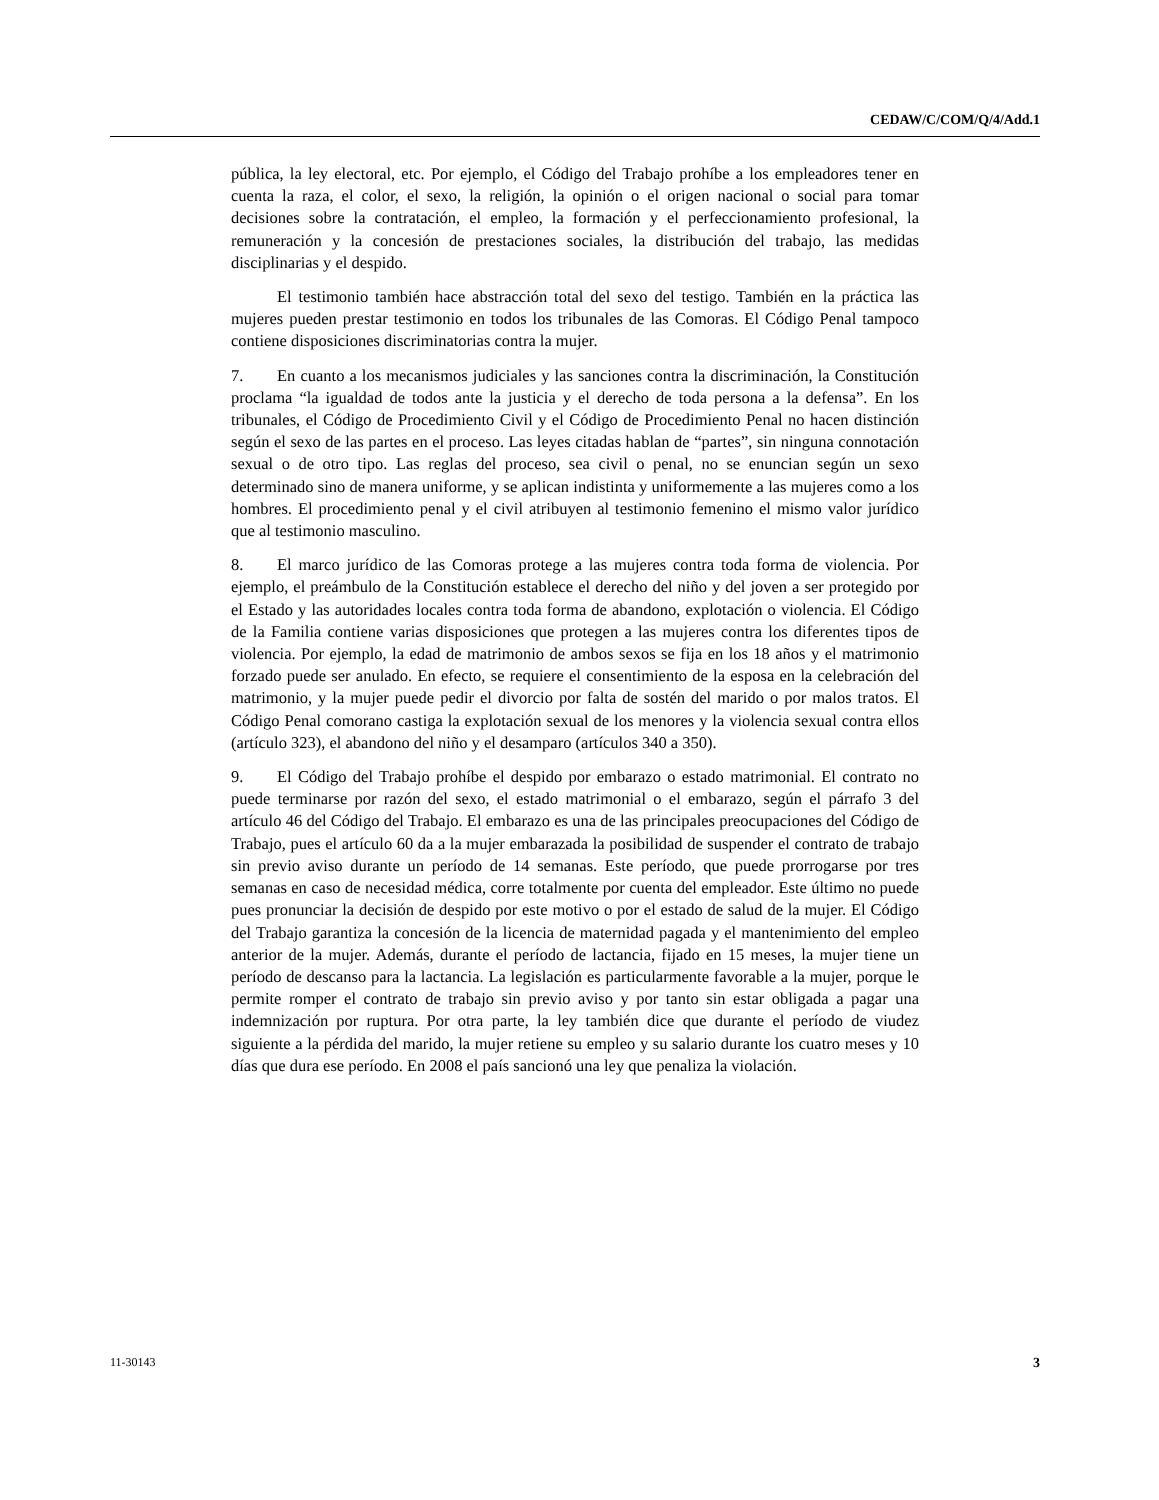CEDAW/C/COM/Q/4/Add.1
pública, la ley electoral, etc. Por ejemplo, el Código del Trabajo prohíbe a los empleadores tener en cuenta la raza, el color, el sexo, la religión, la opinión o el origen nacional o social para tomar decisiones sobre la contratación, el empleo, la formación y el perfeccionamiento profesional, la remuneración y la concesión de prestaciones sociales, la distribución del trabajo, las medidas disciplinarias y el despido.
El testimonio también hace abstracción total del sexo del testigo. También en la práctica las mujeres pueden prestar testimonio en todos los tribunales de las Comoras. El Código Penal tampoco contiene disposiciones discriminatorias contra la mujer.
7. En cuanto a los mecanismos judiciales y las sanciones contra la discriminación, la Constitución proclama “la igualdad de todos ante la justicia y el derecho de toda persona a la defensa”. En los tribunales, el Código de Procedimiento Civil y el Código de Procedimiento Penal no hacen distinción según el sexo de las partes en el proceso. Las leyes citadas hablan de “partes”, sin ninguna connotación sexual o de otro tipo. Las reglas del proceso, sea civil o penal, no se enuncian según un sexo determinado sino de manera uniforme, y se aplican indistinta y uniformemente a las mujeres como a los hombres. El procedimiento penal y el civil atribuyen al testimonio femenino el mismo valor jurídico que al testimonio masculino.
8. El marco jurídico de las Comoras protege a las mujeres contra toda forma de violencia. Por ejemplo, el preámbulo de la Constitución establece el derecho del niño y del joven a ser protegido por el Estado y las autoridades locales contra toda forma de abandono, explotación o violencia. El Código de la Familia contiene varias disposiciones que protegen a las mujeres contra los diferentes tipos de violencia. Por ejemplo, la edad de matrimonio de ambos sexos se fija en los 18 años y el matrimonio forzado puede ser anulado. En efecto, se requiere el consentimiento de la esposa en la celebración del matrimonio, y la mujer puede pedir el divorcio por falta de sostén del marido o por malos tratos. El Código Penal comorano castiga la explotación sexual de los menores y la violencia sexual contra ellos (artículo 323), el abandono del niño y el desamparo (artículos 340 a 350).
9. El Código del Trabajo prohíbe el despido por embarazo o estado matrimonial. El contrato no puede terminarse por razón del sexo, el estado matrimonial o el embarazo, según el párrafo 3 del artículo 46 del Código del Trabajo. El embarazo es una de las principales preocupaciones del Código de Trabajo, pues el artículo 60 da a la mujer embarazada la posibilidad de suspender el contrato de trabajo sin previo aviso durante un período de 14 semanas. Este período, que puede prorrogarse por tres semanas en caso de necesidad médica, corre totalmente por cuenta del empleador. Este último no puede pues pronunciar la decisión de despido por este motivo o por el estado de salud de la mujer. El Código del Trabajo garantiza la concesión de la licencia de maternidad pagada y el mantenimiento del empleo anterior de la mujer. Además, durante el período de lactancia, fijado en 15 meses, la mujer tiene un período de descanso para la lactancia. La legislación es particularmente favorable a la mujer, porque le permite romper el contrato de trabajo sin previo aviso y por tanto sin estar obligada a pagar una indemnización por ruptura. Por otra parte, la ley también dice que durante el período de viudez siguiente a la pérdida del marido, la mujer retiene su empleo y su salario durante los cuatro meses y 10 días que dura ese período. En 2008 el país sancionó una ley que penaliza la violación.
11-30143 3